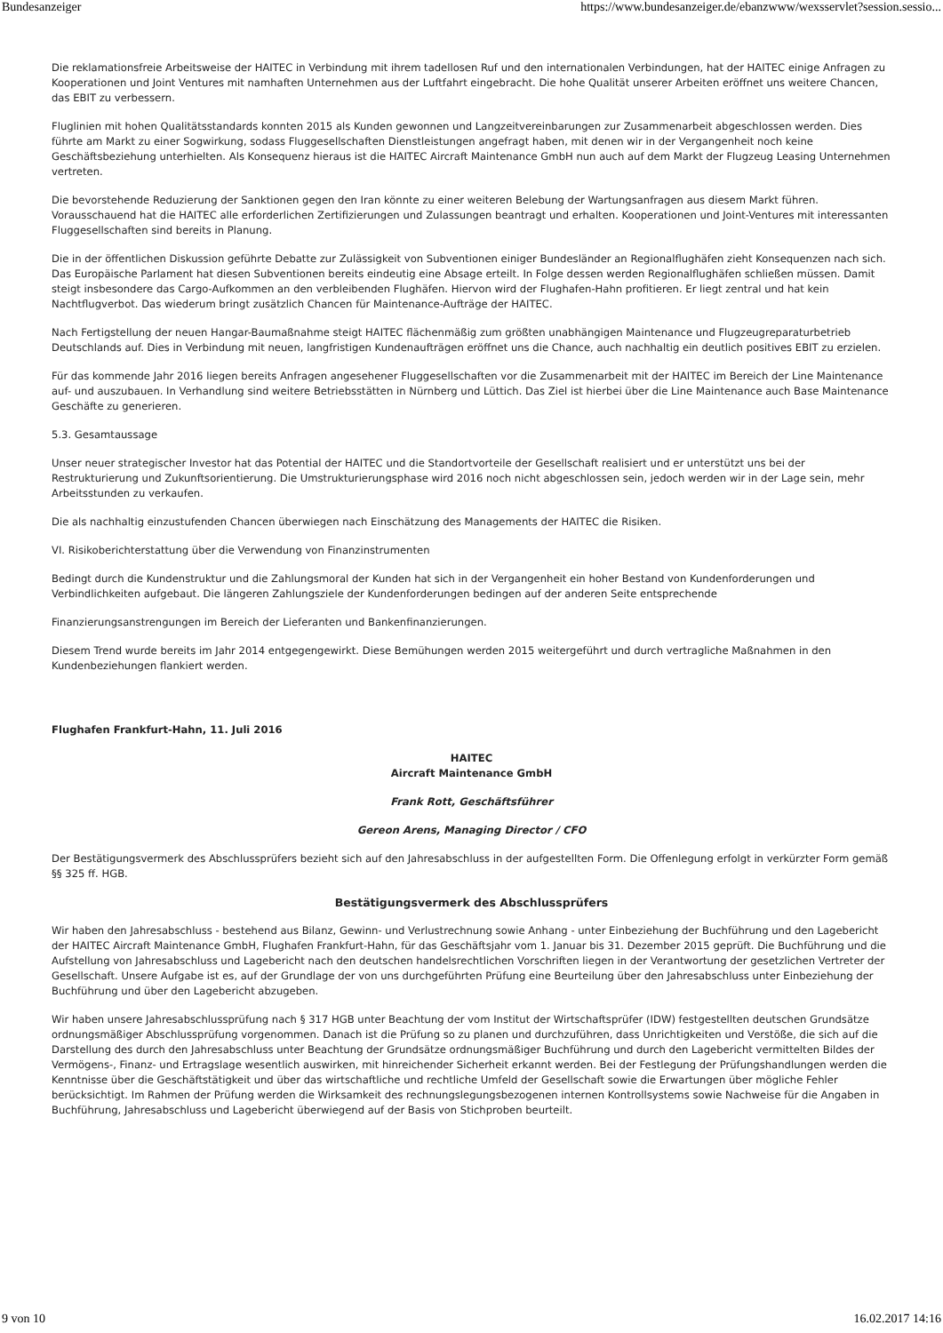Bundesanzeiger https://www.bundesanzeiger.de/ebanzwww/wexsservlet?session.sessio...
Die reklamationsfreie Arbeitsweise der HAITEC in Verbindung mit ihrem tadellosen Ruf und den internationalen Verbindungen, hat der HAITEC einige Anfragen zu Kooperationen und Joint Ventures mit namhaften Unternehmen aus der Luftfahrt eingebracht. Die hohe Qualität unserer Arbeiten eröffnet uns weitere Chancen, das EBIT zu verbessern.
Fluglinien mit hohen Qualitätsstandards konnten 2015 als Kunden gewonnen und Langzeitvereinbarungen zur Zusammenarbeit abgeschlossen werden. Dies führte am Markt zu einer Sogwirkung, sodass Fluggesellschaften Dienstleistungen angefragt haben, mit denen wir in der Vergangenheit noch keine Geschäftsbeziehung unterhielten. Als Konsequenz hieraus ist die HAITEC Aircraft Maintenance GmbH nun auch auf dem Markt der Flugzeug Leasing Unternehmen vertreten.
Die bevorstehende Reduzierung der Sanktionen gegen den Iran könnte zu einer weiteren Belebung der Wartungsanfragen aus diesem Markt führen. Vorausschauend hat die HAITEC alle erforderlichen Zertifizierungen und Zulassungen beantragt und erhalten. Kooperationen und Joint-Ventures mit interessanten Fluggesellschaften sind bereits in Planung.
Die in der öffentlichen Diskussion geführte Debatte zur Zulässigkeit von Subventionen einiger Bundesländer an Regionalflughäfen zieht Konsequenzen nach sich. Das Europäische Parlament hat diesen Subventionen bereits eindeutig eine Absage erteilt. In Folge dessen werden Regionalflughäfen schließen müssen. Damit steigt insbesondere das Cargo-Aufkommen an den verbleibenden Flughäfen. Hiervon wird der Flughafen-Hahn profitieren. Er liegt zentral und hat kein Nachtflugverbot. Das wiederum bringt zusätzlich Chancen für Maintenance-Aufträge der HAITEC.
Nach Fertigstellung der neuen Hangar-Baumaßnahme steigt HAITEC flächenmäßig zum größten unabhängigen Maintenance und Flugzeugreparaturbetrieb Deutschlands auf. Dies in Verbindung mit neuen, langfristigen Kundenaufträgen eröffnet uns die Chance, auch nachhaltig ein deutlich positives EBIT zu erzielen.
Für das kommende Jahr 2016 liegen bereits Anfragen angesehener Fluggesellschaften vor die Zusammenarbeit mit der HAITEC im Bereich der Line Maintenance auf- und auszubauen. In Verhandlung sind weitere Betriebsstätten in Nürnberg und Lüttich. Das Ziel ist hierbei über die Line Maintenance auch Base Maintenance Geschäfte zu generieren.
5.3. Gesamtaussage
Unser neuer strategischer Investor hat das Potential der HAITEC und die Standortvorteile der Gesellschaft realisiert und er unterstützt uns bei der Restrukturierung und Zukunftsorientierung. Die Umstrukturierungsphase wird 2016 noch nicht abgeschlossen sein, jedoch werden wir in der Lage sein, mehr Arbeitsstunden zu verkaufen.
Die als nachhaltig einzustufenden Chancen überwiegen nach Einschätzung des Managements der HAITEC die Risiken.
VI. Risikoberichterstattung über die Verwendung von Finanzinstrumenten
Bedingt durch die Kundenstruktur und die Zahlungsmoral der Kunden hat sich in der Vergangenheit ein hoher Bestand von Kundenforderungen und Verbindlichkeiten aufgebaut. Die längeren Zahlungsziele der Kundenforderungen bedingen auf der anderen Seite entsprechende
Finanzierungsanstrengungen im Bereich der Lieferanten und Bankenfinanzierungen.
Diesem Trend wurde bereits im Jahr 2014 entgegengewirkt. Diese Bemühungen werden 2015 weitergeführt und durch vertragliche Maßnahmen in den Kundenbeziehungen flankiert werden.
Flughafen Frankfurt-Hahn, 11. Juli 2016
HAITEC
Aircraft Maintenance GmbH
Frank Rott, Geschäftsführer
Gereon Arens, Managing Director / CFO
Der Bestätigungsvermerk des Abschlussprüfers bezieht sich auf den Jahresabschluss in der aufgestellten Form. Die Offenlegung erfolgt in verkürzter Form gemäß §§ 325 ff. HGB.
Bestätigungsvermerk des Abschlussprüfers
Wir haben den Jahresabschluss - bestehend aus Bilanz, Gewinn- und Verlustrechnung sowie Anhang - unter Einbeziehung der Buchführung und den Lagebericht der HAITEC Aircraft Maintenance GmbH, Flughafen Frankfurt-Hahn, für das Geschäftsjahr vom 1. Januar bis 31. Dezember 2015 geprüft. Die Buchführung und die Aufstellung von Jahresabschluss und Lagebericht nach den deutschen handelsrechtlichen Vorschriften liegen in der Verantwortung der gesetzlichen Vertreter der Gesellschaft. Unsere Aufgabe ist es, auf der Grundlage der von uns durchgeführten Prüfung eine Beurteilung über den Jahresabschluss unter Einbeziehung der Buchführung und über den Lagebericht abzugeben.
Wir haben unsere Jahresabschlussprüfung nach § 317 HGB unter Beachtung der vom Institut der Wirtschaftsprüfer (IDW) festgestellten deutschen Grundsätze ordnungsmäßiger Abschlussprüfung vorgenommen. Danach ist die Prüfung so zu planen und durchzuführen, dass Unrichtigkeiten und Verstöße, die sich auf die Darstellung des durch den Jahresabschluss unter Beachtung der Grundsätze ordnungsmäßiger Buchführung und durch den Lagebericht vermittelten Bildes der Vermögens-, Finanz- und Ertragslage wesentlich auswirken, mit hinreichender Sicherheit erkannt werden. Bei der Festlegung der Prüfungshandlungen werden die Kenntnisse über die Geschäftstätigkeit und über das wirtschaftliche und rechtliche Umfeld der Gesellschaft sowie die Erwartungen über mögliche Fehler berücksichtigt. Im Rahmen der Prüfung werden die Wirksamkeit des rechnungslegungsbezogenen internen Kontrollsystems sowie Nachweise für die Angaben in Buchführung, Jahresabschluss und Lagebericht überwiegend auf der Basis von Stichproben beurteilt.
9 von 10 16.02.2017 14:16